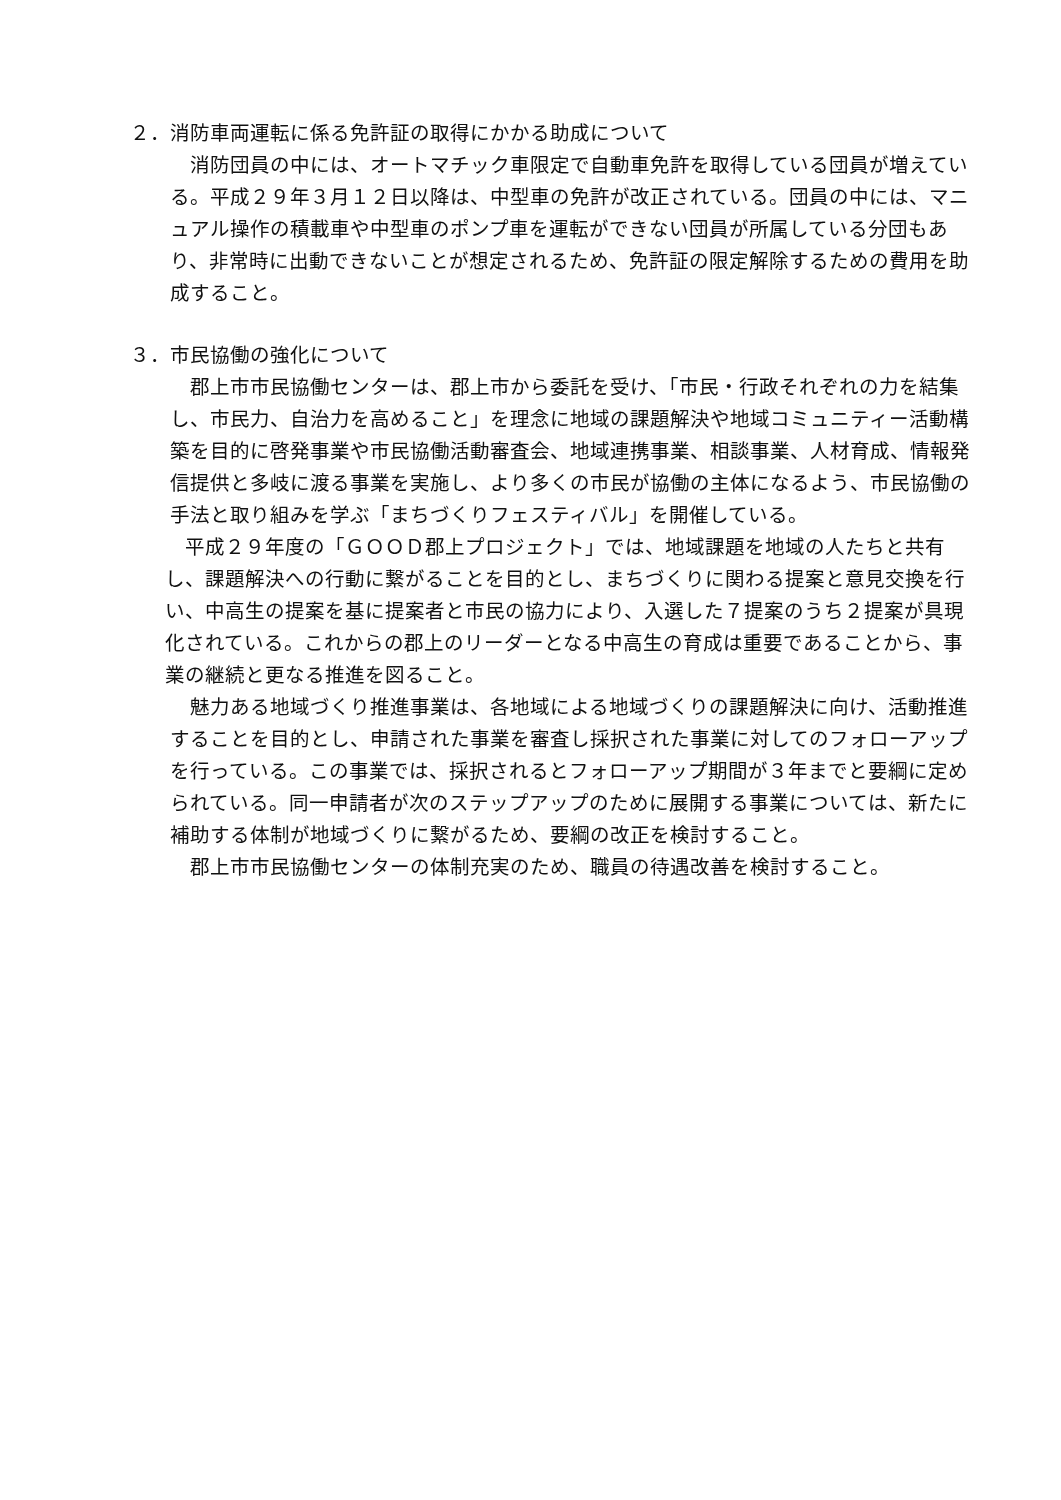２．消防車両運転に係る免許証の取得にかかる助成について
消防団員の中には、オートマチック車限定で自動車免許を取得している団員が増えている。平成２９年３月１２日以降は、中型車の免許が改正されている。団員の中には、マニュアル操作の積載車や中型車のポンプ車を運転ができない団員が所属している分団もあり、非常時に出動できないことが想定されるため、免許証の限定解除するための費用を助成すること。
３．市民協働の強化について
郡上市市民協働センターは、郡上市から委託を受け、「市民・行政それぞれの力を結集し、市民力、自治力を高めること」を理念に地域の課題解決や地域コミュニティー活動構築を目的に啓発事業や市民協働活動審査会、地域連携事業、相談事業、人材育成、情報発信提供と多岐に渡る事業を実施し、より多くの市民が協働の主体になるよう、市民協働の手法と取り組みを学ぶ「まちづくりフェスティバル」を開催している。
平成２９年度の「ＧＯＯＤ郡上プロジェクト」では、地域課題を地域の人たちと共有し、課題解決への行動に繋がることを目的とし、まちづくりに関わる提案と意見交換を行い、中高生の提案を基に提案者と市民の協力により、入選した７提案のうち２提案が具現化されている。これからの郡上のリーダーとなる中高生の育成は重要であることから、事業の継続と更なる推進を図ること。
魅力ある地域づくり推進事業は、各地域による地域づくりの課題解決に向け、活動推進することを目的とし、申請された事業を審査し採択された事業に対してのフォローアップを行っている。この事業では、採択されるとフォローアップ期間が３年までと要綱に定められている。同一申請者が次のステップアップのために展開する事業については、新たに補助する体制が地域づくりに繋がるため、要綱の改正を検討すること。
郡上市市民協働センターの体制充実のため、職員の待遇改善を検討すること。